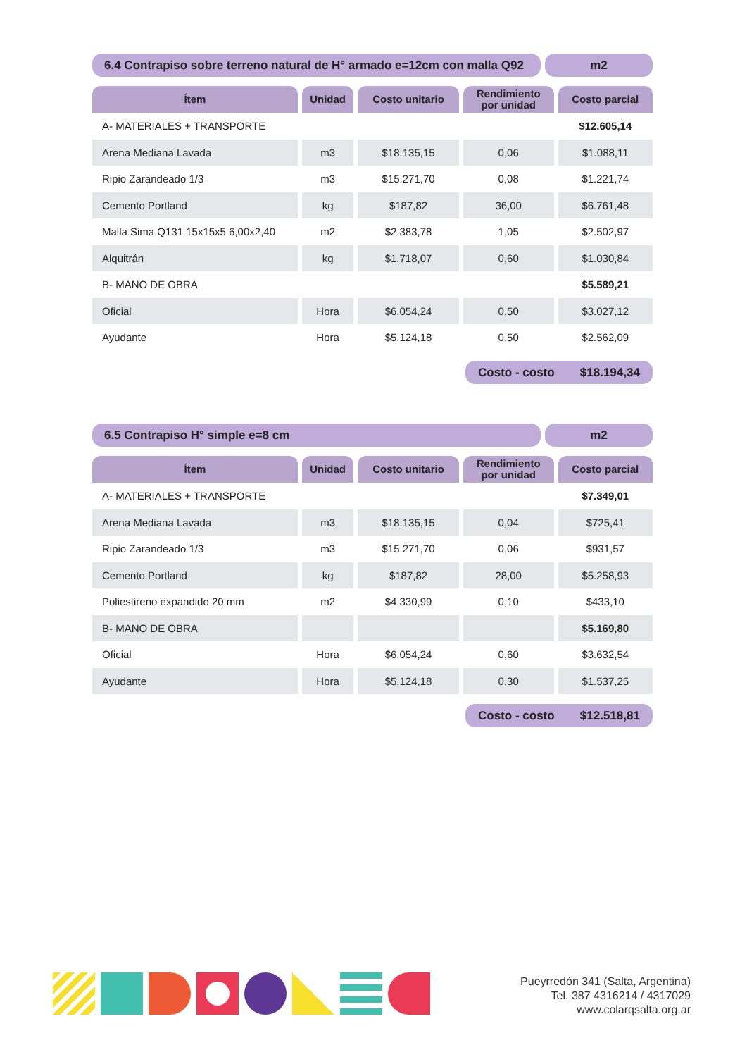6.4 Contrapiso sobre terreno natural de H° armado e=12cm con malla Q92
m2
| Ítem | Unidad | Costo unitario | Rendimiento por unidad | Costo parcial |
| --- | --- | --- | --- | --- |
| A- MATERIALES + TRANSPORTE | | | | $12.605,14 |
| Arena Mediana Lavada | m3 | $18.135,15 | 0,06 | $1.088,11 |
| Ripio Zarandeado 1/3 | m3 | $15.271,70 | 0,08 | $1.221,74 |
| Cemento Portland | kg | $187,82 | 36,00 | $6.761,48 |
| Malla Sima Q131 15x15x5 6,00x2,40 | m2 | $2.383,78 | 1,05 | $2.502,97 |
| Alquitrán | kg | $1.718,07 | 0,60 | $1.030,84 |
| B- MANO DE OBRA | | | | $5.589,21 |
| Oficial | Hora | $6.054,24 | 0,50 | $3.027,12 |
| Ayudante | Hora | $5.124,18 | 0,50 | $2.562,09 |
Costo - costo $18.194,34
6.5 Contrapiso H° simple e=8 cm
m2
| Ítem | Unidad | Costo unitario | Rendimiento por unidad | Costo parcial |
| --- | --- | --- | --- | --- |
| A- MATERIALES + TRANSPORTE | | | | $7.349,01 |
| Arena Mediana Lavada | m3 | $18.135,15 | 0,04 | $725,41 |
| Ripio Zarandeado 1/3 | m3 | $15.271,70 | 0,06 | $931,57 |
| Cemento Portland | kg | $187,82 | 28,00 | $5.258,93 |
| Poliestireno expandido 20 mm | m2 | $4.330,99 | 0,10 | $433,10 |
| B- MANO DE OBRA | | | | $5.169,80 |
| Oficial | Hora | $6.054,24 | 0,60 | $3.632,54 |
| Ayudante | Hora | $5.124,18 | 0,30 | $1.537,25 |
Costo - costo $12.518,81
Pueyrredón 341 (Salta, Argentina)
Tel. 387 4316214 / 4317029
www.colarqsalta.org.ar